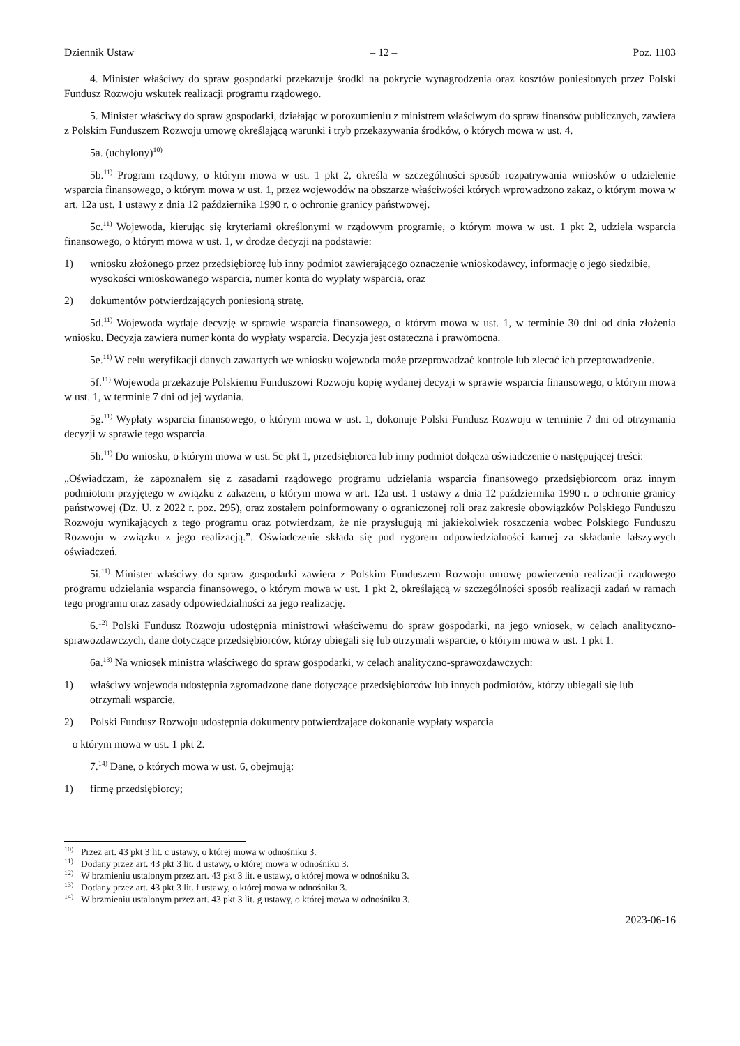Dziennik Ustaw – 12 – Poz. 1103
4. Minister właściwy do spraw gospodarki przekazuje środki na pokrycie wynagrodzenia oraz kosztów poniesionych przez Polski Fundusz Rozwoju wskutek realizacji programu rządowego.
5. Minister właściwy do spraw gospodarki, działając w porozumieniu z ministrem właściwym do spraw finansów publicznych, zawiera z Polskim Funduszem Rozwoju umowę określającą warunki i tryb przekazywania środków, o których mowa w ust. 4.
5a. (uchylony)<sup>10)</sup>
5b.<sup>11)</sup> Program rządowy, o którym mowa w ust. 1 pkt 2, określa w szczególności sposób rozpatrywania wniosków o udzielenie wsparcia finansowego, o którym mowa w ust. 1, przez wojewodów na obszarze właściwości których wprowadzono zakaz, o którym mowa w art. 12a ust. 1 ustawy z dnia 12 października 1990 r. o ochronie granicy państwowej.
5c.<sup>11)</sup> Wojewoda, kierując się kryteriami określonymi w rządowym programie, o którym mowa w ust. 1 pkt 2, udziela wsparcia finansowego, o którym mowa w ust. 1, w drodze decyzji na podstawie:
1) wniosku złożonego przez przedsiębiorcę lub inny podmiot zawierającego oznaczenie wnioskodawcy, informację o jego siedzibie, wysokości wnioskowanego wsparcia, numer konta do wypłaty wsparcia, oraz
2) dokumentów potwierdzających poniesioną stratę.
5d.<sup>11)</sup> Wojewoda wydaje decyzję w sprawie wsparcia finansowego, o którym mowa w ust. 1, w terminie 30 dni od dnia złożenia wniosku. Decyzja zawiera numer konta do wypłaty wsparcia. Decyzja jest ostateczna i prawomocna.
5e.<sup>11)</sup> W celu weryfikacji danych zawartych we wniosku wojewoda może przeprowadzać kontrole lub zlecać ich przeprowadzenie.
5f.<sup>11)</sup> Wojewoda przekazuje Polskiemu Funduszowi Rozwoju kopię wydanej decyzji w sprawie wsparcia finansowego, o którym mowa w ust. 1, w terminie 7 dni od jej wydania.
5g.<sup>11)</sup> Wypłaty wsparcia finansowego, o którym mowa w ust. 1, dokonuje Polski Fundusz Rozwoju w terminie 7 dni od otrzymania decyzji w sprawie tego wsparcia.
5h.<sup>11)</sup> Do wniosku, o którym mowa w ust. 5c pkt 1, przedsiębiorca lub inny podmiot dołącza oświadczenie o następującej treści:
„Oświadczam, że zapoznałem się z zasadami rządowego programu udzielania wsparcia finansowego przedsiębiorcom oraz innym podmiotom przyjętego w związku z zakazem, o którym mowa w art. 12a ust. 1 ustawy z dnia 12 października 1990 r. o ochronie granicy państwowej (Dz. U. z 2022 r. poz. 295), oraz zostałem poinformowany o ograniczonej roli oraz zakresie obowiązków Polskiego Funduszu Rozwoju wynikających z tego programu oraz potwierdzam, że nie przysługują mi jakiekolwiek roszczenia wobec Polskiego Funduszu Rozwoju w związku z jego realizacją.”. Oświadczenie składa się pod rygorem odpowiedzialności karnej za składanie fałszywych oświadczeń.
5i.<sup>11)</sup> Minister właściwy do spraw gospodarki zawiera z Polskim Funduszem Rozwoju umowę powierzenia realizacji rządowego programu udzielania wsparcia finansowego, o którym mowa w ust. 1 pkt 2, określającą w szczególności sposób realizacji zadań w ramach tego programu oraz zasady odpowiedzialności za jego realizację.
6.<sup>12)</sup> Polski Fundusz Rozwoju udostępnia ministrowi właściwemu do spraw gospodarki, na jego wniosek, w celach analityczno-sprawozdawczych, dane dotyczące przedsiębiorców, którzy ubiegali się lub otrzymali wsparcie, o którym mowa w ust. 1 pkt 1.
6a.<sup>13)</sup> Na wniosek ministra właściwego do spraw gospodarki, w celach analityczno-sprawozdawczych:
1) właściwy wojewoda udostępnia zgromadzone dane dotyczące przedsiębiorców lub innych podmiotów, którzy ubiegali się lub otrzymali wsparcie,
2) Polski Fundusz Rozwoju udostępnia dokumenty potwierdzające dokonanie wypłaty wsparcia
– o którym mowa w ust. 1 pkt 2.
7.<sup>14)</sup> Dane, o których mowa w ust. 6, obejmują:
1) firmę przedsiębiorcy;
<sup>10)</sup> Przez art. 43 pkt 3 lit. c ustawy, o której mowa w odnośniku 3.
<sup>11)</sup> Dodany przez art. 43 pkt 3 lit. d ustawy, o której mowa w odnośniku 3.
<sup>12)</sup> W brzmieniu ustalonym przez art. 43 pkt 3 lit. e ustawy, o której mowa w odnośniku 3.
<sup>13)</sup> Dodany przez art. 43 pkt 3 lit. f ustawy, o której mowa w odnośniku 3.
<sup>14)</sup> W brzmieniu ustalonym przez art. 43 pkt 3 lit. g ustawy, o której mowa w odnośniku 3.
2023-06-16